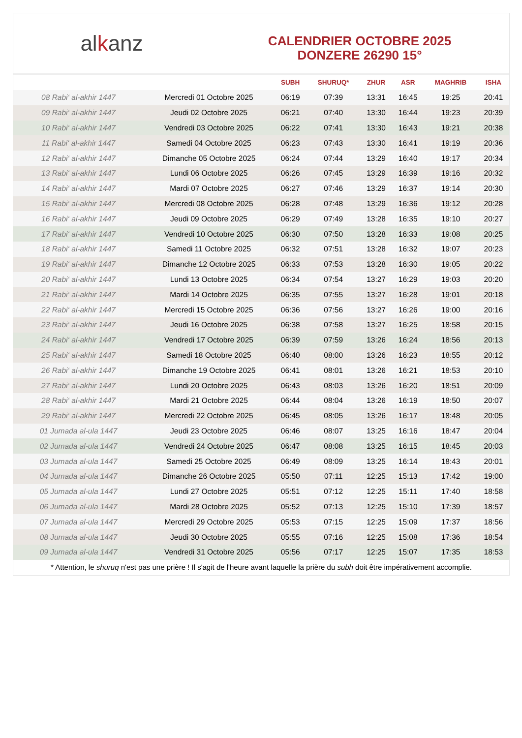alkanz
CALENDRIER OCTOBRE 2025
DONZERE 26290 15°
| | | SUBH | SHURUQ* | ZHUR | ASR | MAGHRIB | ISHA |
| --- | --- | --- | --- | --- | --- | --- | --- |
| 08 Rabi‘ al-akhir 1447 | Mercredi 01 Octobre 2025 | 06:19 | 07:39 | 13:31 | 16:45 | 19:25 | 20:41 |
| 09 Rabi‘ al-akhir 1447 | Jeudi 02 Octobre 2025 | 06:21 | 07:40 | 13:30 | 16:44 | 19:23 | 20:39 |
| 10 Rabi‘ al-akhir 1447 | Vendredi 03 Octobre 2025 | 06:22 | 07:41 | 13:30 | 16:43 | 19:21 | 20:38 |
| 11 Rabi‘ al-akhir 1447 | Samedi 04 Octobre 2025 | 06:23 | 07:43 | 13:30 | 16:41 | 19:19 | 20:36 |
| 12 Rabi‘ al-akhir 1447 | Dimanche 05 Octobre 2025 | 06:24 | 07:44 | 13:29 | 16:40 | 19:17 | 20:34 |
| 13 Rabi‘ al-akhir 1447 | Lundi 06 Octobre 2025 | 06:26 | 07:45 | 13:29 | 16:39 | 19:16 | 20:32 |
| 14 Rabi‘ al-akhir 1447 | Mardi 07 Octobre 2025 | 06:27 | 07:46 | 13:29 | 16:37 | 19:14 | 20:30 |
| 15 Rabi‘ al-akhir 1447 | Mercredi 08 Octobre 2025 | 06:28 | 07:48 | 13:29 | 16:36 | 19:12 | 20:28 |
| 16 Rabi‘ al-akhir 1447 | Jeudi 09 Octobre 2025 | 06:29 | 07:49 | 13:28 | 16:35 | 19:10 | 20:27 |
| 17 Rabi‘ al-akhir 1447 | Vendredi 10 Octobre 2025 | 06:30 | 07:50 | 13:28 | 16:33 | 19:08 | 20:25 |
| 18 Rabi‘ al-akhir 1447 | Samedi 11 Octobre 2025 | 06:32 | 07:51 | 13:28 | 16:32 | 19:07 | 20:23 |
| 19 Rabi‘ al-akhir 1447 | Dimanche 12 Octobre 2025 | 06:33 | 07:53 | 13:28 | 16:30 | 19:05 | 20:22 |
| 20 Rabi‘ al-akhir 1447 | Lundi 13 Octobre 2025 | 06:34 | 07:54 | 13:27 | 16:29 | 19:03 | 20:20 |
| 21 Rabi‘ al-akhir 1447 | Mardi 14 Octobre 2025 | 06:35 | 07:55 | 13:27 | 16:28 | 19:01 | 20:18 |
| 22 Rabi‘ al-akhir 1447 | Mercredi 15 Octobre 2025 | 06:36 | 07:56 | 13:27 | 16:26 | 19:00 | 20:16 |
| 23 Rabi‘ al-akhir 1447 | Jeudi 16 Octobre 2025 | 06:38 | 07:58 | 13:27 | 16:25 | 18:58 | 20:15 |
| 24 Rabi‘ al-akhir 1447 | Vendredi 17 Octobre 2025 | 06:39 | 07:59 | 13:26 | 16:24 | 18:56 | 20:13 |
| 25 Rabi‘ al-akhir 1447 | Samedi 18 Octobre 2025 | 06:40 | 08:00 | 13:26 | 16:23 | 18:55 | 20:12 |
| 26 Rabi‘ al-akhir 1447 | Dimanche 19 Octobre 2025 | 06:41 | 08:01 | 13:26 | 16:21 | 18:53 | 20:10 |
| 27 Rabi‘ al-akhir 1447 | Lundi 20 Octobre 2025 | 06:43 | 08:03 | 13:26 | 16:20 | 18:51 | 20:09 |
| 28 Rabi‘ al-akhir 1447 | Mardi 21 Octobre 2025 | 06:44 | 08:04 | 13:26 | 16:19 | 18:50 | 20:07 |
| 29 Rabi‘ al-akhir 1447 | Mercredi 22 Octobre 2025 | 06:45 | 08:05 | 13:26 | 16:17 | 18:48 | 20:05 |
| 01 Jumada al-ula 1447 | Jeudi 23 Octobre 2025 | 06:46 | 08:07 | 13:25 | 16:16 | 18:47 | 20:04 |
| 02 Jumada al-ula 1447 | Vendredi 24 Octobre 2025 | 06:47 | 08:08 | 13:25 | 16:15 | 18:45 | 20:03 |
| 03 Jumada al-ula 1447 | Samedi 25 Octobre 2025 | 06:49 | 08:09 | 13:25 | 16:14 | 18:43 | 20:01 |
| 04 Jumada al-ula 1447 | Dimanche 26 Octobre 2025 | 05:50 | 07:11 | 12:25 | 15:13 | 17:42 | 19:00 |
| 05 Jumada al-ula 1447 | Lundi 27 Octobre 2025 | 05:51 | 07:12 | 12:25 | 15:11 | 17:40 | 18:58 |
| 06 Jumada al-ula 1447 | Mardi 28 Octobre 2025 | 05:52 | 07:13 | 12:25 | 15:10 | 17:39 | 18:57 |
| 07 Jumada al-ula 1447 | Mercredi 29 Octobre 2025 | 05:53 | 07:15 | 12:25 | 15:09 | 17:37 | 18:56 |
| 08 Jumada al-ula 1447 | Jeudi 30 Octobre 2025 | 05:55 | 07:16 | 12:25 | 15:08 | 17:36 | 18:54 |
| 09 Jumada al-ula 1447 | Vendredi 31 Octobre 2025 | 05:56 | 07:17 | 12:25 | 15:07 | 17:35 | 18:53 |
* Attention, le shuruq n'est pas une prière ! Il s'agit de l'heure avant laquelle la prière du subh doit être impérativement accomplie.